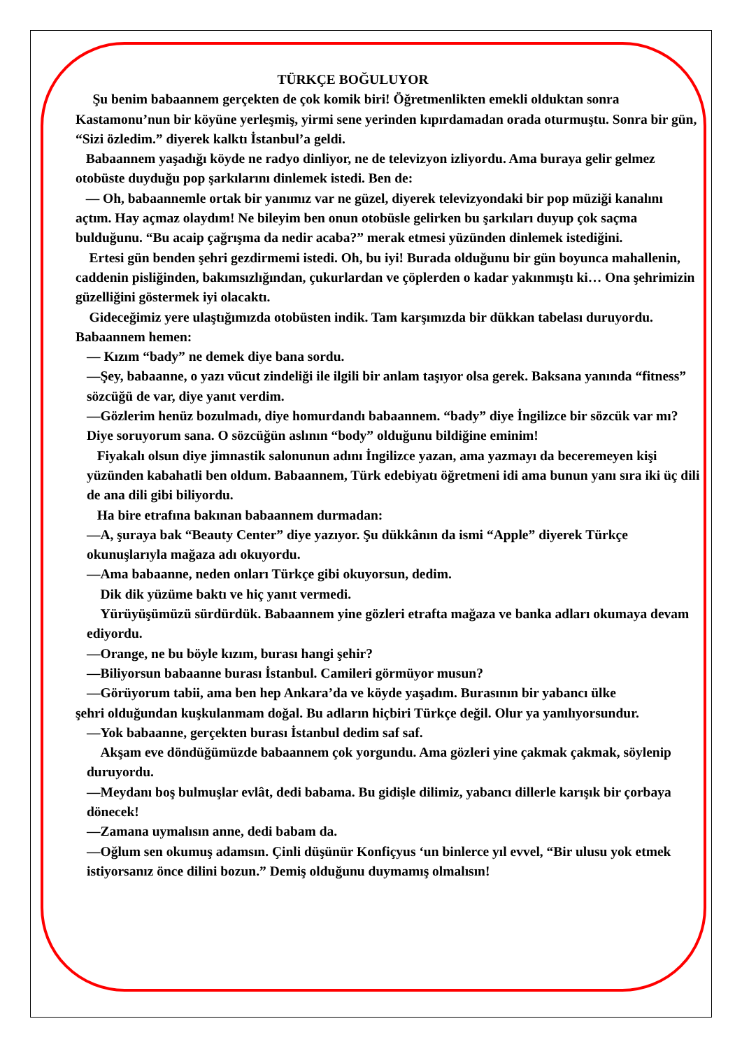TÜRKÇE BOĞULUYOR
Şu benim babaannem gerçekten de çok komik biri! Öğretmenlikten emekli olduktan sonra Kastamonu’nun bir köyüne yerleşmiş, yirmi sene yerinden kıpırdamadan orada oturmuştu. Sonra bir gün, “Sizi özledim.” diyerek kalktı İstanbul’a geldi.
Babaannem yaşadığı köyde ne radyo dinliyor, ne de televizyon izliyordu. Ama buraya gelir gelmez otobüste duyduğu pop şarkılarını dinlemek istedi. Ben de:
— Oh, babaannemle ortak bir yanımız var ne güzel, diyerek televizyondaki bir pop müziği kanalını açtım. Hay açmaz olaydım! Ne bileyim ben onun otobüsle gelirken bu şarkıları duyup çok saçma bulduğunu. “Bu acaip çağrışma da nedir acaba?” merak etmesi yüzünden dinlemek istediğini.
Ertesi gün benden şehri gezdirmemi istedi. Oh, bu iyi! Burada olduğunu bir gün boyunca mahallenin, caddenin pisliğinden, bakımsızlığından, çukurlardan ve çöplerden o kadar yakınmıştı ki… Ona şehrimizin güzelliğini göstermek iyi olacaktı.
Gideceğimiz yere ulaştığımızda otobüsten indik. Tam karşımızda bir dükkan tabelası duruyordu. Babaannem hemen:
— Kızım “bady” ne demek diye bana sordu.
—Şey, babaanne, o yazı vücut zindeliği ile ilgili bir anlam taşıyor olsa gerek. Baksana yanında “fitness” sözcüğü de var, diye yanıt verdim.
—Gözlerim henüz bozulmadı, diye homurdandı babaannem. “bady” diye İngilizce bir sözcük var mı? Diye soruyorum sana. O sözcüğün aslının “body” olduğunu bildiğine eminim!
Fiyakalı olsun diye jimnastik salonunun adını İngilizce yazan, ama yazmayı da beceremeyen kişi yüzünden kabahatli ben oldum. Babaannem, Türk edebiyatı öğretmeni idi ama bunun yanı sıra iki üç dili de ana dili gibi biliyordu.
Ha bire etrafına bakınan babaannem durmadan:
—A, şuraya bak “Beauty Center” diye yazıyor. Şu dükkânın da ismi “Apple” diyerek Türkçe okunuşlarıyla mağaza adı okuyordu.
—Ama babaanne, neden onları Türkçe gibi okuyorsun, dedim.
Dik dik yüzüme baktı ve hiç yanıt vermedi.
Yürüyüşümüzü sürdürdük. Babaannem yine gözleri etrafta mağaza ve banka adları okumaya devam ediyordu.
—Orange, ne bu böyle kızım, burası hangi şehir?
—Biliyorsun babaanne burası İstanbul. Camileri görmüyor musun?
—Görüyorum tabii, ama ben hep Ankara’da ve köyde yaşadım. Burasının bir yabancı ülke
şehri olduğundan kuşkulanmam doğal. Bu adların hiçbiri Türkçe değil. Olur ya yanılıyorsundur.
—Yok babaanne, gerçekten burası İstanbul dedim saf saf.
Akşam eve döndüğümüzde babaannem çok yorgundu. Ama gözleri yine çakmak çakmak, söylenip duruyordu.
—Meydanı boş bulmuşlar evlât, dedi babama. Bu gidişle dilimiz, yabancı dillerle karışık bir çorbaya dönecek!
—Zamana uymalısın anne, dedi babam da.
—Oğlum sen okumuş adamsın. Çinli düşünür Konfiçyus ‘un binlerce yıl evvel, “Bir ulusu yok etmek istiyorsanız önce dilini bozun.” Demiş olduğunu duymamış olmalısın!